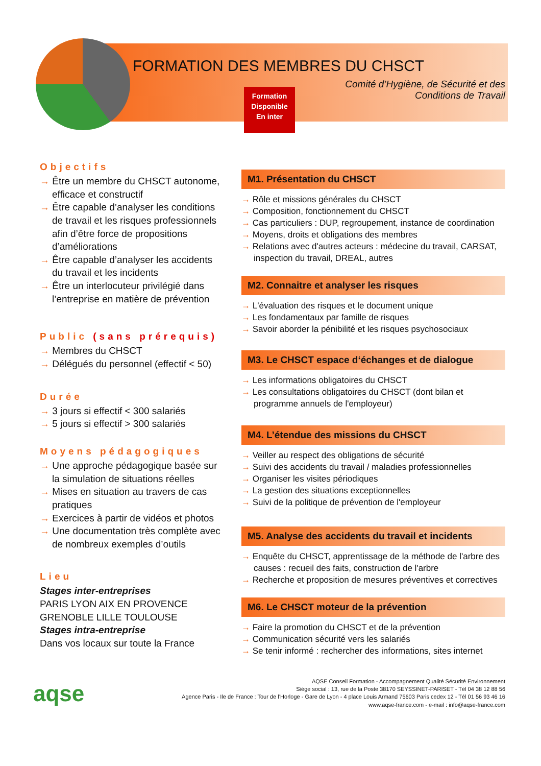FORMATION DES MEMBRES DU CHSCT
Comité d’Hygiène, de Sécurité et des
Conditions de Travail
Formation
Disponible
En inter
Objectifs
→ Être un membre du CHSCT autonome, efficace et constructif
→ Être capable d’analyser les conditions de travail et les risques professionnels afin d’être force de propositions d’améliorations
→ Être capable d’analyser les accidents du travail et les incidents
→ Être un interlocuteur privilégié dans l’entreprise en matière de prévention
Public (sans prérequis)
→ Membres du CHSCT
→ Délégués du personnel (effectif < 50)
Durée
→ 3 jours si effectif < 300 salariés
→ 5 jours si effectif > 300 salariés
Moyens pédagogiques
→ Une approche pédagogique basée sur la simulation de situations réelles
→ Mises en situation au travers de cas pratiques
→ Exercices à partir de vidéos et photos
→ Une documentation très complète avec de nombreux exemples d’outils
Lieu
Stages inter-entreprises
PARIS LYON AIX EN PROVENCE GRENOBLE LILLE TOULOUSE
Stages intra-entreprise
Dans vos locaux sur toute la France
M1. Présentation du CHSCT
→ Rôle et missions générales du CHSCT
→ Composition, fonctionnement du CHSCT
→ Cas particuliers : DUP, regroupement, instance de coordination
→ Moyens, droits et obligations des membres
→ Relations avec d'autres acteurs : médecine du travail, CARSAT, inspection du travail, DREAL, autres
M2. Connaitre et analyser les risques
→ L'évaluation des risques et le document unique
→ Les fondamentaux par famille de risques
→ Savoir aborder la pénibilité et les risques psychosociaux
M3. Le CHSCT espace d‘échanges et de dialogue
→ Les informations obligatoires du CHSCT
→ Les consultations obligatoires du CHSCT (dont bilan et programme annuels de l'employeur)
M4. L’étendue des missions du CHSCT
→ Veiller au respect des obligations de sécurité
→ Suivi des accidents du travail / maladies professionnelles
→ Organiser les visites périodiques
→ La gestion des situations exceptionnelles
→ Suivi de la politique de prévention de l'employeur
M5. Analyse des accidents du travail et incidents
→ Enquête du CHSCT, apprentissage de la méthode de l'arbre des causes : recueil des faits, construction de l'arbre
→ Recherche et proposition de mesures préventives et correctives
M6. Le CHSCT moteur de la prévention
→ Faire la promotion du CHSCT et de la prévention
→ Communication sécurité vers les salariés
→ Se tenir informé : rechercher des informations, sites internet
aqse
AQSE Conseil Formation - Accompagnement Qualité Sécurité Environnement
Siège social : 13, rue de la Poste 38170 SEYSSINET-PARISET - Tél 04 38 12 88 56
Agence Paris - Ile de France : Tour de l’Horloge - Gare de Lyon - 4 place Louis Armand 75603 Paris cedex 12 - Tél 01 56 93 46 16
www.aqse-france.com - e-mail : info@aqse-france.com